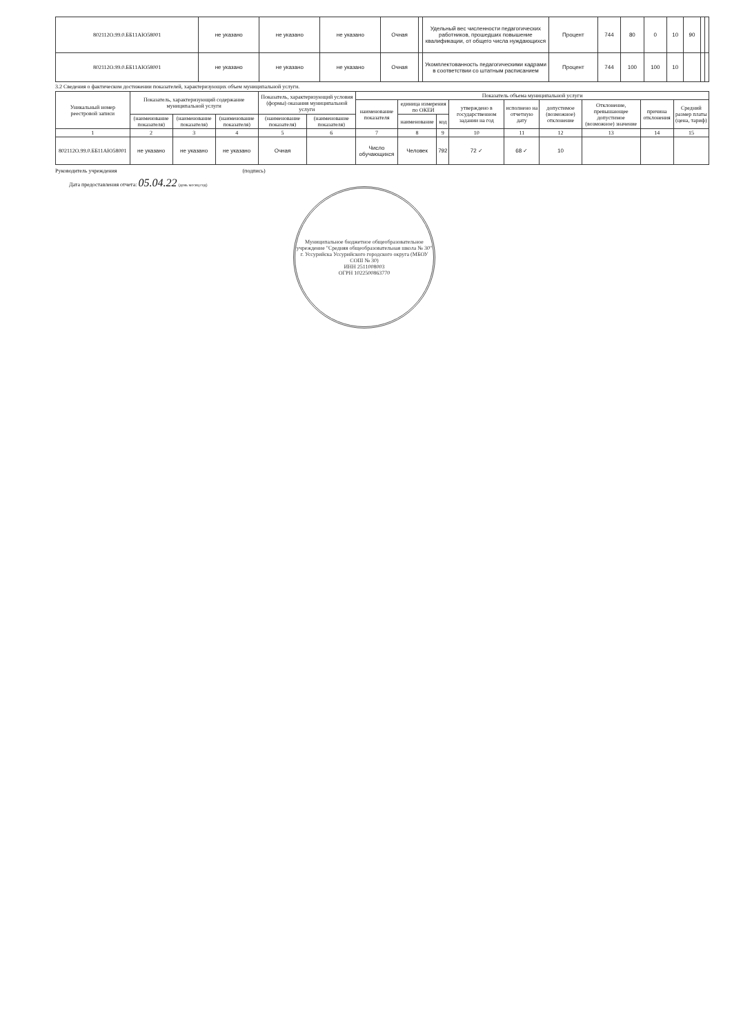| 802112О.99.0.ББ11АЮ58001 | не указано | не указано | не указано | Очная | | Удельный вес численности педагогических работников, прошедших повышение квалификации, от общего числа нуждающихся | Процент | 744 | 80 | 0 | 10 | 90 | | |
| 802112О.99.0.ББ11АЮ58001 | не указано | не указано | не указано | Очная | | Укомплектованность педагогическими кадрами в соответствии со штатным расписанием | Процент | 744 | 100 | 100 | 10 | | | |
3.2 Сведения о фактическом достижении показателей, характеризующих объем муниципальной услуги.
| Уникальный номер реестровой записи | Показатель, характеризующий содержание муниципальной услуги | | | Показатель, характеризующий условия (формы) оказания муниципальной услуги | | Показатель объема муниципальной услуги | | | | | | | | |
| --- | --- | --- | --- | --- | --- | --- | --- | --- | --- | --- | --- | --- | --- | --- |
| | | | | | | наименование показателя | единица измерения по ОКЕИ | | утверждено в государственном задании на год | исполнено на отчетную дату | допустимое (возможное) отклонение | Отклонение, превышающее допустимое (возможное) значение | причина отклонения | Средний размер платы (цена, тариф) |
| | (наименование показателя) | (наименование показателя) | (наименование показателя) | (наименование показателя) | (наименование показателя) | | наименование | код | | | | | | |
| 1 | 2 | 3 | 4 | 5 | 6 | 7 | 8 | 9 | 10 | 11 | 12 | 13 | 14 | 15 |
| 802112О.99.0.ББ11АЮ58001 | не указано | не указано | не указано | Очная | | Число обучающихся | Человек | 792 | 72 ✓ | 68 ✓ | 10 | | | |
Руководитель учреждения (подпись)
Дата предоставления отчета: 05.04.22 (день месяц год)
Муниципальное бюджетное общеобразовательное учреждение "Средняя общеобразовательная школа № 30" г. Уссурийска Уссурийского городского округа (МБОУ СОШ № 30)
ИНН 2511008003
ОГРН 1022500863770